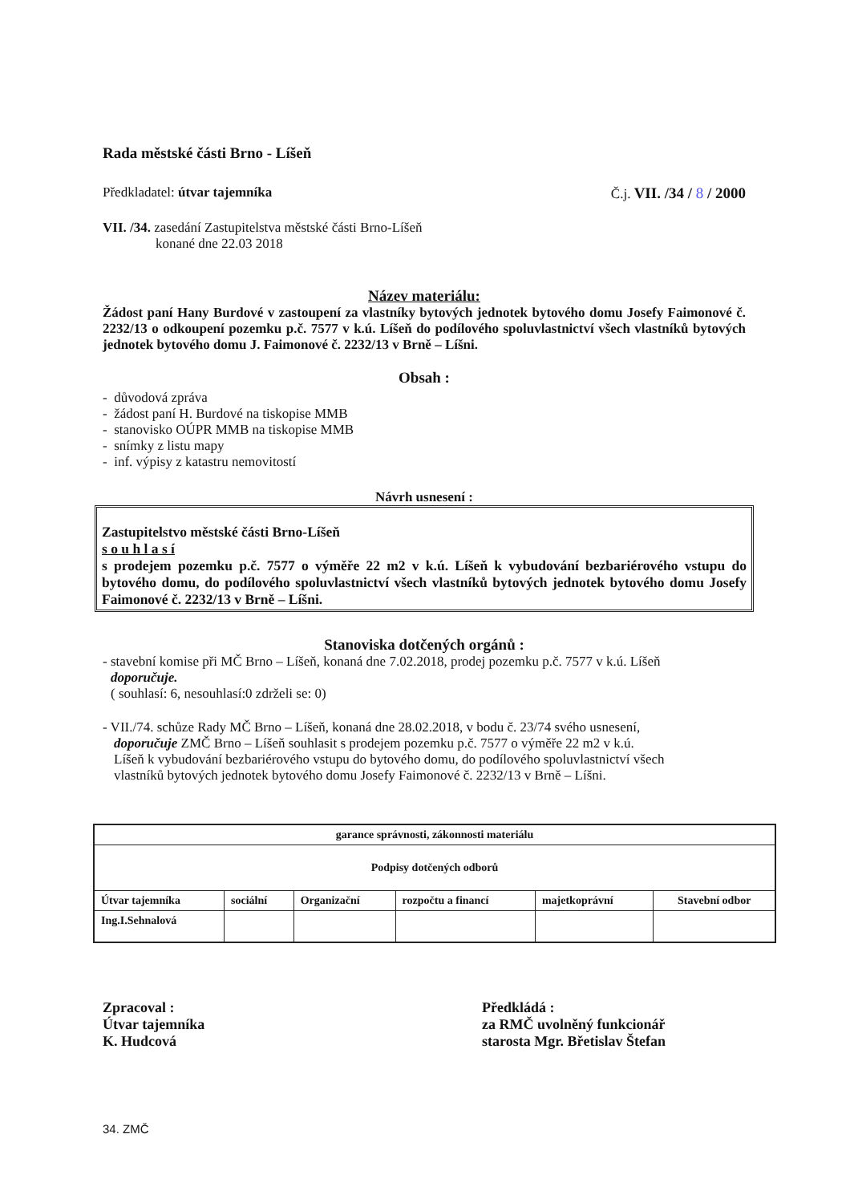Rada městské části Brno - Líšeň
Předkladatel: útvar tajemníka Č.j. VII. /34 / 8 / 2000
VII. /34. zasedání Zastupitelstva městské části Brno-Líšeň
konané dne 22.03 2018
Název materiálu:
Žádost paní Hany Burdové v zastoupení za vlastníky bytových jednotek bytového domu Josefy Faimonové č. 2232/13 o odkoupení pozemku p.č. 7577 v k.ú. Líšeň do podílového spoluvlastnictví všech vlastníků bytových jednotek bytového domu J. Faimonové č. 2232/13 v Brně – Líšni.
Obsah :
- důvodová zpráva
- žádost paní H. Burdové na tiskopise MMB
- stanovisko OÚPR MMB na tiskopise MMB
- snímky z listu mapy
- inf. výpisy z katastru nemovitostí
Návrh usnesení :
Zastupitelstvo městské části Brno-Líšeň
s o u h l a s í
s prodejem pozemku p.č. 7577 o výměře 22 m2 v k.ú. Líšeň k vybudování bezbariérového vstupu do bytového domu, do podílového spoluvlastnictví všech vlastníků bytových jednotek bytového domu Josefy Faimonové č. 2232/13 v Brně – Líšni.
Stanoviska dotčených orgánů :
- stavební komise při MČ Brno – Líšeň, konaná dne 7.02.2018, prodej pozemku p.č. 7577 v k.ú. Líšeň
doporučuje.
( souhlasí: 6, nesouhlasí:0 zdrželi se: 0)
- VII./74. schůze Rady MČ Brno – Líšeň, konaná dne 28.02.2018, v bodu č. 23/74 svého usnesení,
doporučuje ZMČ Brno – Líšeň souhlasit s prodejem pozemku p.č. 7577 o výměře 22 m2 v k.ú.
Líšeň k vybudování bezbariérového vstupu do bytového domu, do podílového spoluvlastnictví všech
vlastníků bytových jednotek bytového domu Josefy Faimonové č. 2232/13 v Brně – Líšni.
| garance správnosti, zákonnosti materiálu | | | | | |
| Podpisy dotčených odborů | | | | | |
| Útvar tajemníka | sociální | Organizační | rozpočtu a financí | majetkoprávní | Stavební odbor |
| Ing.I.Sehnalová | | | | | |
Zpracoval :
Útvar tajemníka
K. Hudcová
Předkládá :
za RMČ uvolněný funkcionář
starosta Mgr. Břetislav Štefan
34. ZMČ